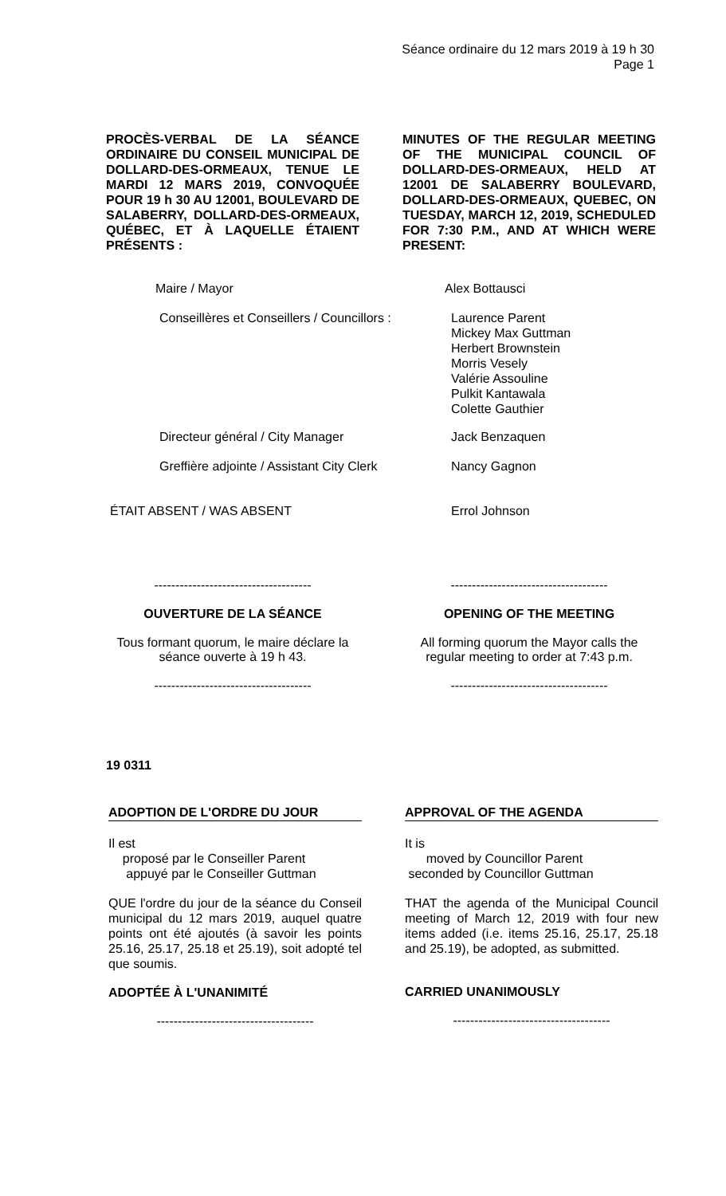Séance ordinaire du 12 mars 2019 à 19 h 30
Page 1
PROCÈS-VERBAL DE LA SÉANCE ORDINAIRE DU CONSEIL MUNICIPAL DE DOLLARD-DES-ORMEAUX, TENUE LE MARDI 12 MARS 2019, CONVOQUÉE POUR 19 h 30 AU 12001, BOULEVARD DE SALABERRY, DOLLARD-DES-ORMEAUX, QUÉBEC, ET À LAQUELLE ÉTAIENT PRÉSENTS :
MINUTES OF THE REGULAR MEETING OF THE MUNICIPAL COUNCIL OF DOLLARD-DES-ORMEAUX, HELD AT 12001 DE SALABERRY BOULEVARD, DOLLARD-DES-ORMEAUX, QUEBEC, ON TUESDAY, MARCH 12, 2019, SCHEDULED FOR 7:30 P.M., AND AT WHICH WERE PRESENT:
Maire / Mayor Alex Bottausci
Conseillères et Conseillers / Councillors :
Laurence Parent
Mickey Max Guttman
Herbert Brownstein
Morris Vesely
Valérie Assouline
Pulkit Kantawala
Colette Gauthier
Directeur général / City Manager
Jack Benzaquen
Greffière adjointe / Assistant City Clerk
Nancy Gagnon
ÉTAIT ABSENT / WAS ABSENT Errol Johnson
-------------------------------------
OUVERTURE DE LA SÉANCE
Tous formant quorum, le maire déclare la séance ouverte à 19 h 43.
-------------------------------------
-------------------------------------
OPENING OF THE MEETING
All forming quorum the Mayor calls the regular meeting to order at 7:43 p.m.
-------------------------------------
19 0311
ADOPTION DE L'ORDRE DU JOUR
Il est
proposé par le Conseiller Parent
appuyé par le Conseiller Guttman
QUE l'ordre du jour de la séance du Conseil municipal du 12 mars 2019, auquel quatre points ont été ajoutés (à savoir les points 25.16, 25.17, 25.18 et 25.19), soit adopté tel que soumis.
ADOPTÉE À L'UNANIMITÉ
-------------------------------------
APPROVAL OF THE AGENDA
It is
moved by Councillor Parent
seconded by Councillor Guttman
THAT the agenda of the Municipal Council meeting of March 12, 2019 with four new items added (i.e. items 25.16, 25.17, 25.18 and 25.19), be adopted, as submitted.
CARRIED UNANIMOUSLY
-------------------------------------